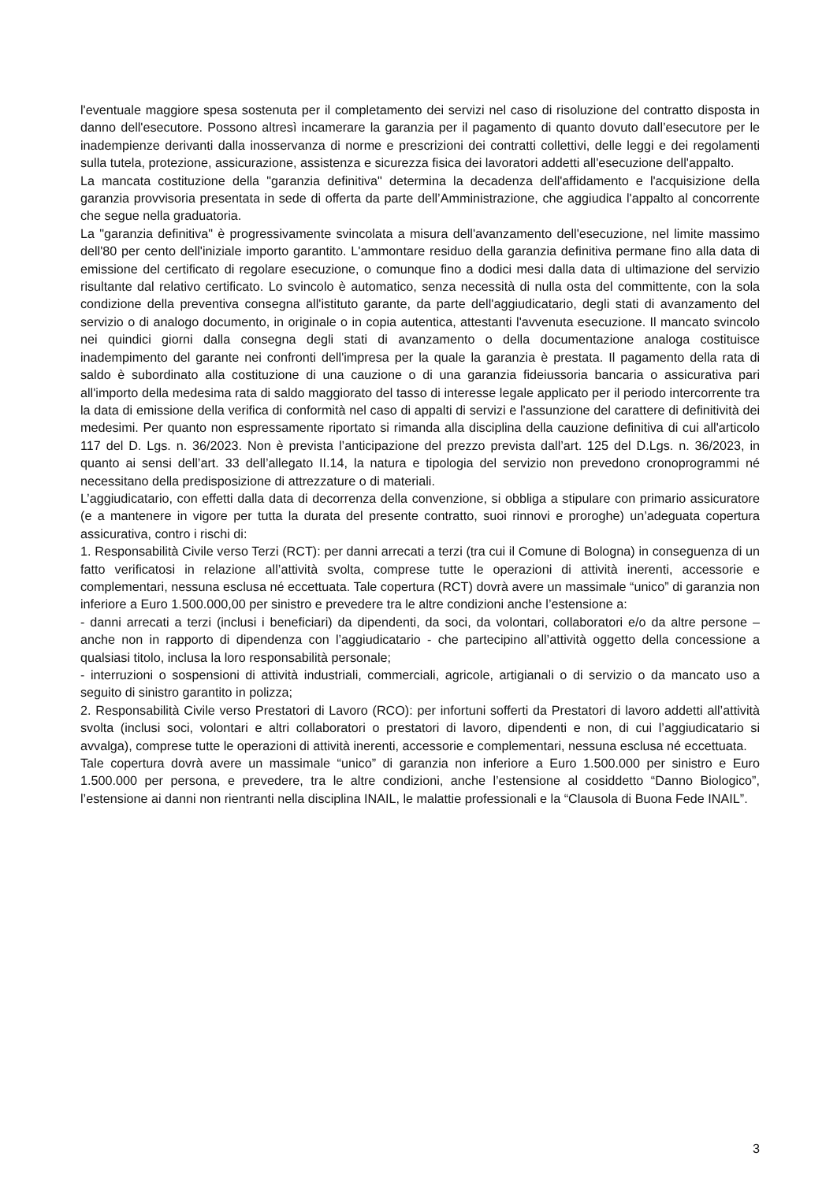l'eventuale maggiore spesa sostenuta per il completamento dei servizi nel caso di risoluzione del contratto disposta in danno dell'esecutore. Possono altresì incamerare la garanzia per il pagamento di quanto dovuto dall’esecutore per le inadempienze derivanti dalla inosservanza di norme e prescrizioni dei contratti collettivi, delle leggi e dei regolamenti sulla tutela, protezione, assicurazione, assistenza e sicurezza fisica dei lavoratori addetti all'esecuzione dell'appalto.
La mancata costituzione della "garanzia definitiva" determina la decadenza dell'affidamento e l'acquisizione della garanzia provvisoria presentata in sede di offerta da parte dell’Amministrazione, che aggiudica l'appalto al concorrente che segue nella graduatoria.
La "garanzia definitiva" è progressivamente svincolata a misura dell'avanzamento dell'esecuzione, nel limite massimo dell'80 per cento dell'iniziale importo garantito. L'ammontare residuo della garanzia definitiva permane fino alla data di emissione del certificato di regolare esecuzione, o comunque fino a dodici mesi dalla data di ultimazione del servizio risultante dal relativo certificato. Lo svincolo è automatico, senza necessità di nulla osta del committente, con la sola condizione della preventiva consegna all'istituto garante, da parte dell'aggiudicatario, degli stati di avanzamento del servizio o di analogo documento, in originale o in copia autentica, attestanti l'avvenuta esecuzione. Il mancato svincolo nei quindici giorni dalla consegna degli stati di avanzamento o della documentazione analoga costituisce inadempimento del garante nei confronti dell'impresa per la quale la garanzia è prestata. Il pagamento della rata di saldo è subordinato alla costituzione di una cauzione o di una garanzia fideiussoria bancaria o assicurativa pari all'importo della medesima rata di saldo maggiorato del tasso di interesse legale applicato per il periodo intercorrente tra la data di emissione della verifica di conformità nel caso di appalti di servizi e l'assunzione del carattere di definitività dei medesimi. Per quanto non espressamente riportato si rimanda alla disciplina della cauzione definitiva di cui all'articolo 117 del D. Lgs. n. 36/2023. Non è prevista l’anticipazione del prezzo prevista dall’art. 125 del D.Lgs. n. 36/2023, in quanto ai sensi dell’art. 33 dell’allegato II.14, la natura e tipologia del servizio non prevedono cronoprogrammi né necessitano della predisposizione di attrezzature o di materiali.
L’aggiudicatario, con effetti dalla data di decorrenza della convenzione, si obbliga a stipulare con primario assicuratore (e a mantenere in vigore per tutta la durata del presente contratto, suoi rinnovi e proroghe) un’adeguata copertura assicurativa, contro i rischi di:
1. Responsabilità Civile verso Terzi (RCT): per danni arrecati a terzi (tra cui il Comune di Bologna) in conseguenza di un fatto verificatosi in relazione all’attività svolta, comprese tutte le operazioni di attività inerenti, accessorie e complementari, nessuna esclusa né eccettuata. Tale copertura (RCT) dovrà avere un massimale “unico” di garanzia non inferiore a Euro 1.500.000,00 per sinistro e prevedere tra le altre condizioni anche l’estensione a:
- danni arrecati a terzi (inclusi i beneficiari) da dipendenti, da soci, da volontari, collaboratori e/o da altre persone – anche non in rapporto di dipendenza con l’aggiudicatario - che partecipino all’attività oggetto della concessione a qualsiasi titolo, inclusa la loro responsabilità personale;
- interruzioni o sospensioni di attività industriali, commerciali, agricole, artigianali o di servizio o da mancato uso a seguito di sinistro garantito in polizza;
2. Responsabilità Civile verso Prestatori di Lavoro (RCO): per infortuni sofferti da Prestatori di lavoro addetti all’attività svolta (inclusi soci, volontari e altri collaboratori o prestatori di lavoro, dipendenti e non, di cui l’aggiudicatario si avvalga), comprese tutte le operazioni di attività inerenti, accessorie e complementari, nessuna esclusa né eccettuata.
Tale copertura dovrà avere un massimale “unico” di garanzia non inferiore a Euro 1.500.000 per sinistro e Euro 1.500.000 per persona, e prevedere, tra le altre condizioni, anche l’estensione al cosiddetto “Danno Biologico”, l’estensione ai danni non rientranti nella disciplina INAIL, le malattie professionali e la “Clausola di Buona Fede INAIL”.
3